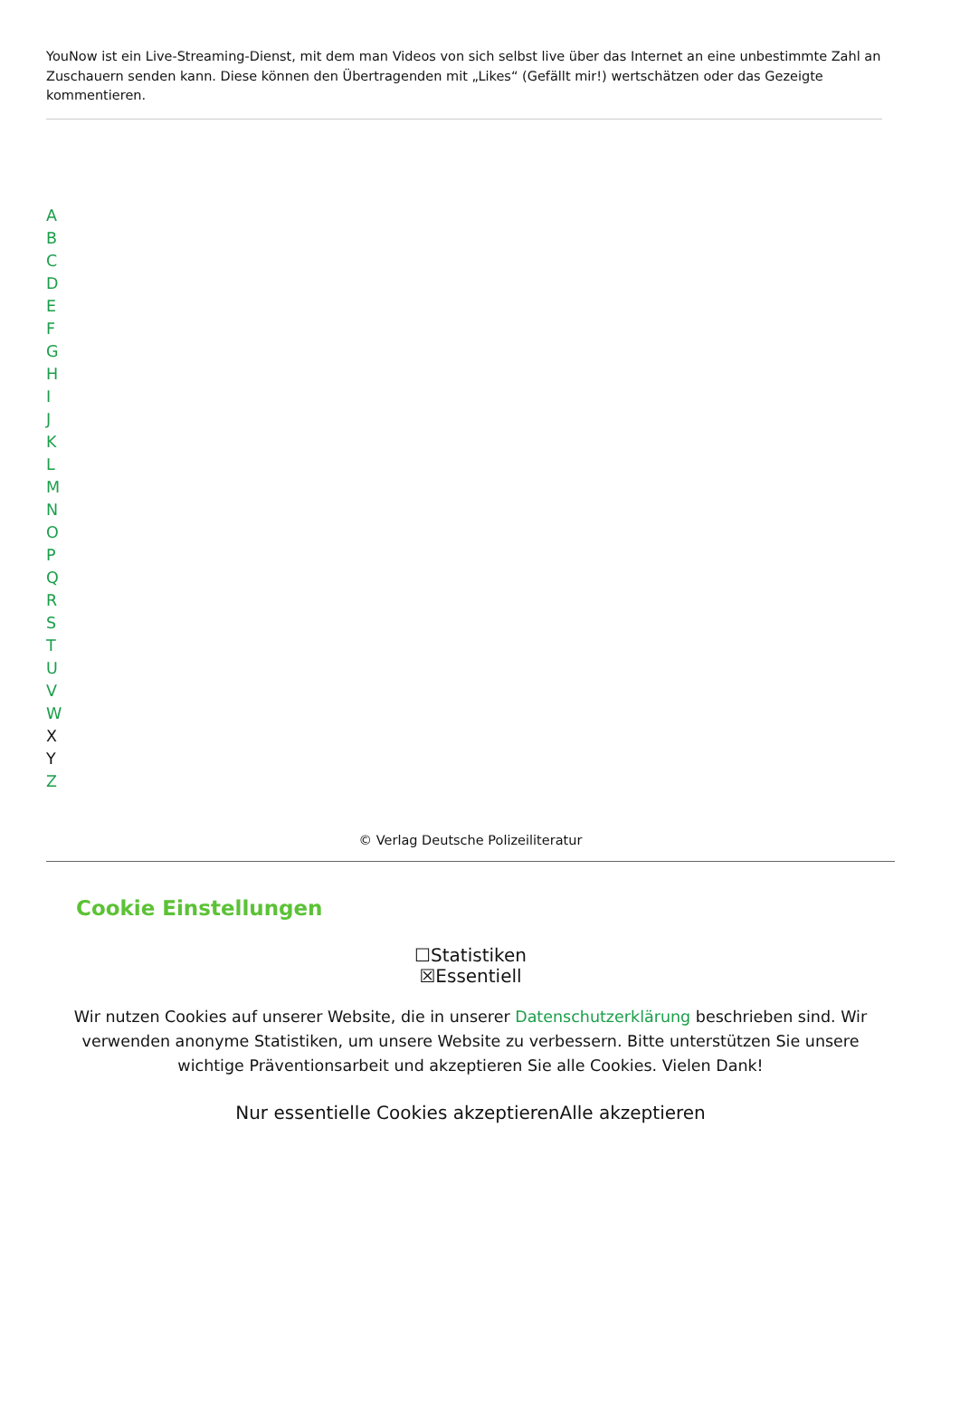YouNow ist ein Live-Streaming-Dienst, mit dem man Videos von sich selbst live über das Internet an eine unbestimmte Zahl an Zuschauern senden kann. Diese können den Übertragenden mit „Likes“ (Gefällt mir!) wertschätzen oder das Gezeigte kommentieren.
ABCDEFGHIJKLMNOPQRSTUVW
X
Y
Z
© Verlag Deutsche Polizeiliteratur
Cookie Einstellungen
☐Statistiken
☒Essentiell
Wir nutzen Cookies auf unserer Website, die in unserer Datenschutzerklärung beschrieben sind. Wir verwenden anonyme Statistiken, um unsere Website zu verbessern. Bitte unterstützen Sie unsere wichtige Präventionsarbeit und akzeptieren Sie alle Cookies. Vielen Dank!
Nur essentielle Cookies akzeptieren Alle akzeptieren